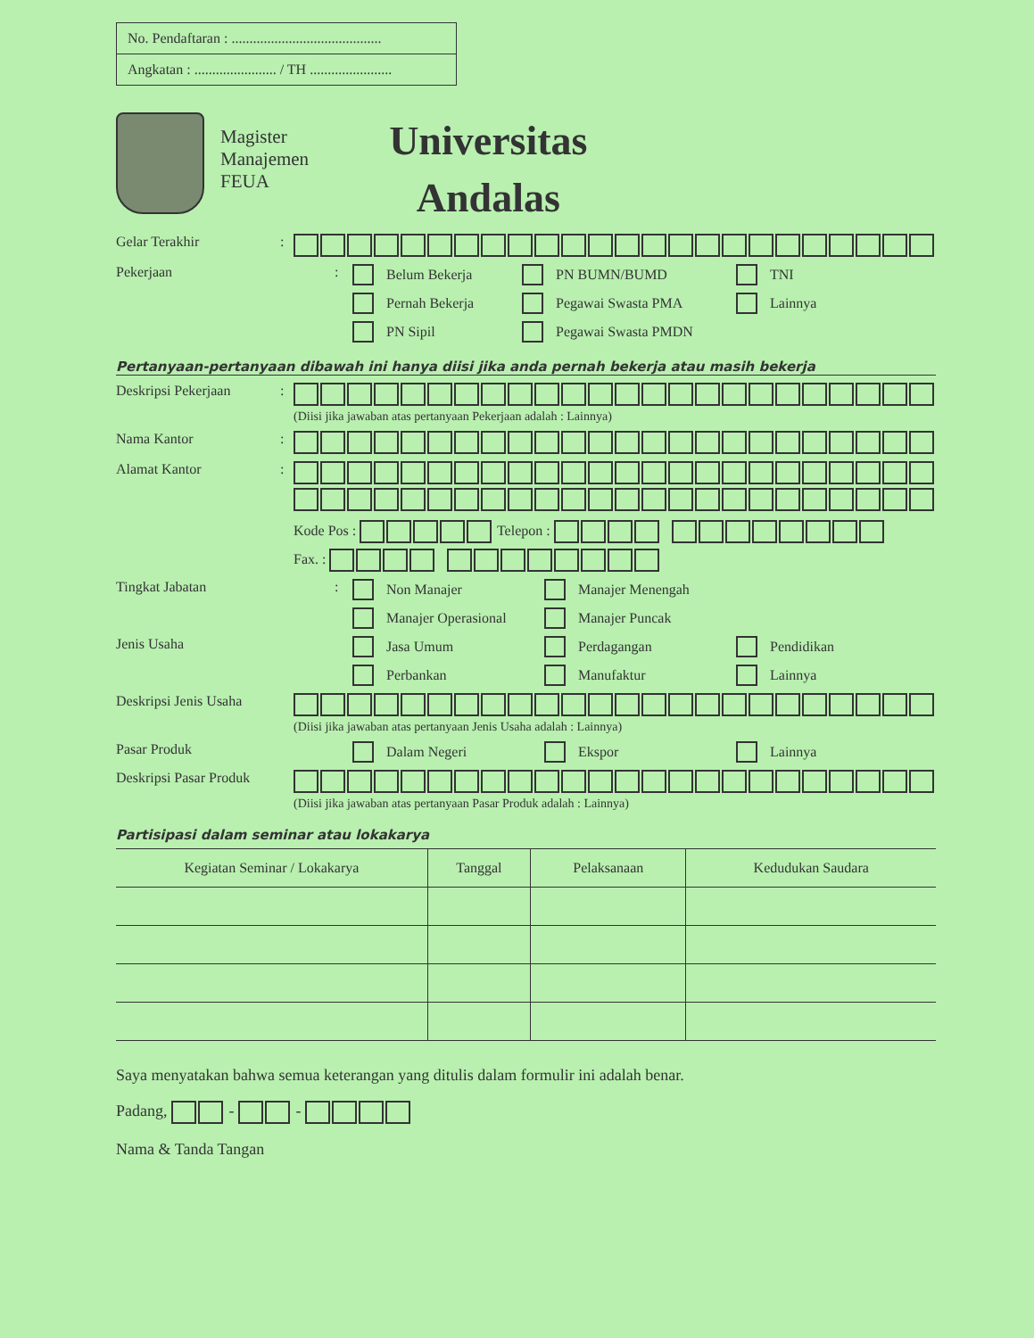No. Pendaftaran : ..........................................
Angkatan : ....................... / TH .......................
Magister
Manajemen
FEUA
Universitas
Andalas
Gelar Terakhir :
Pekerjaan : Belum Bekerja
PN BUMN/BUMD
TNI
Pernah Bekerja
Pegawai Swasta PMA
Lainnya
PN Sipil
Pegawai Swasta PMDN
Pertanyaan-pertanyaan dibawah ini hanya diisi jika anda pernah bekerja atau masih bekerja
Deskripsi Pekerjaan : (Diisi jika jawaban atas pertanyaan Pekerjaan adalah : Lainnya)
Nama Kantor :
Alamat Kantor :
Kode Pos : Telepon :
Fax. :
Tingkat Jabatan : Non Manajer
Manajer Menengah
Manajer Operasional
Manajer Puncak
Jenis Usaha Jasa Umum
Perdagangan
Pendidikan
Perbankan
Manufaktur
Lainnya
Deskripsi Jenis Usaha (Diisi jika jawaban atas pertanyaan Jenis Usaha adalah : Lainnya)
Pasar Produk Dalam Negeri
Ekspor
Lainnya
Deskripsi Pasar Produk (Diisi jika jawaban atas pertanyaan Pasar Produk adalah : Lainnya)
Partisipasi dalam seminar atau lokakarya
| Kegiatan Seminar / Lokakarya | Tanggal | Pelaksanaan | Kedudukan Saudara |
| --- | --- | --- | --- |
Saya menyatakan bahwa semua keterangan yang ditulis dalam formulir ini adalah benar.
Padang, - -
Nama & Tanda Tangan